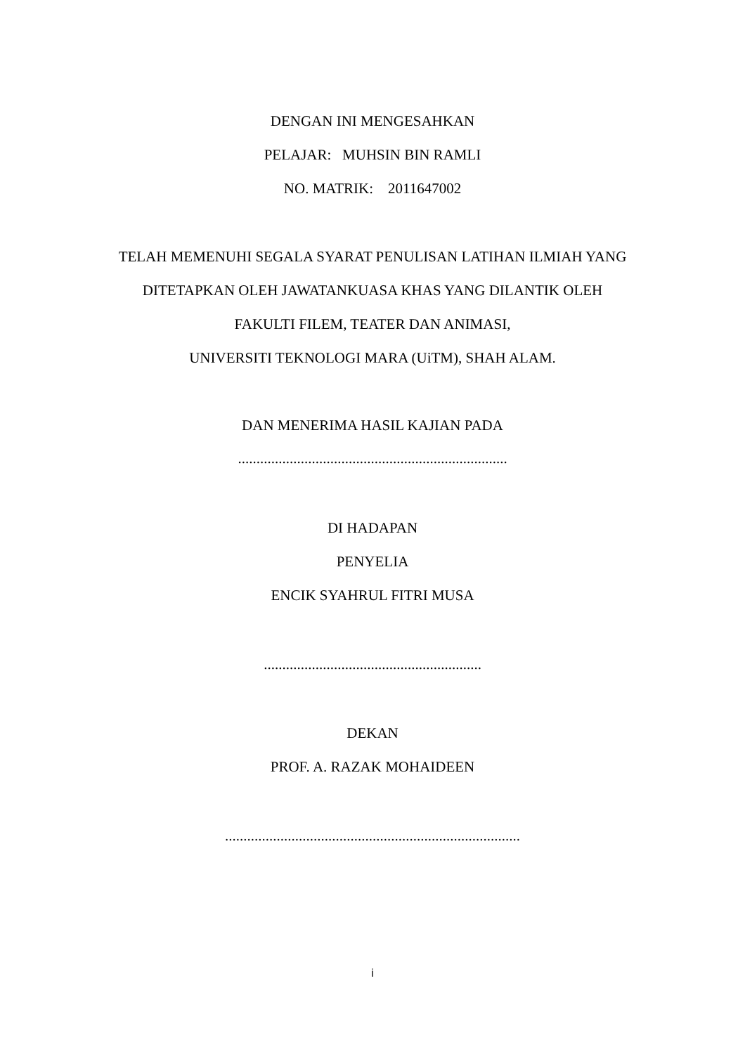DENGAN INI MENGESAHKAN
PELAJAR: MUHSIN BIN RAMLI
NO. MATRIK: 2011647002
TELAH MEMENUHI SEGALA SYARAT PENULISAN LATIHAN ILMIAH YANG
DITETAPKAN OLEH JAWATANKUASA KHAS YANG DILANTIK OLEH
FAKULTI FILEM, TEATER DAN ANIMASI,
UNIVERSITI TEKNOLOGI MARA (UiTM), SHAH ALAM.
DAN MENERIMA HASIL KAJIAN PADA
.........................................................................
DI HADAPAN
PENYELIA
ENCIK SYAHRUL FITRI MUSA
...........................................................
DEKAN
PROF. A. RAZAK MOHAIDEEN
................................................................................
i